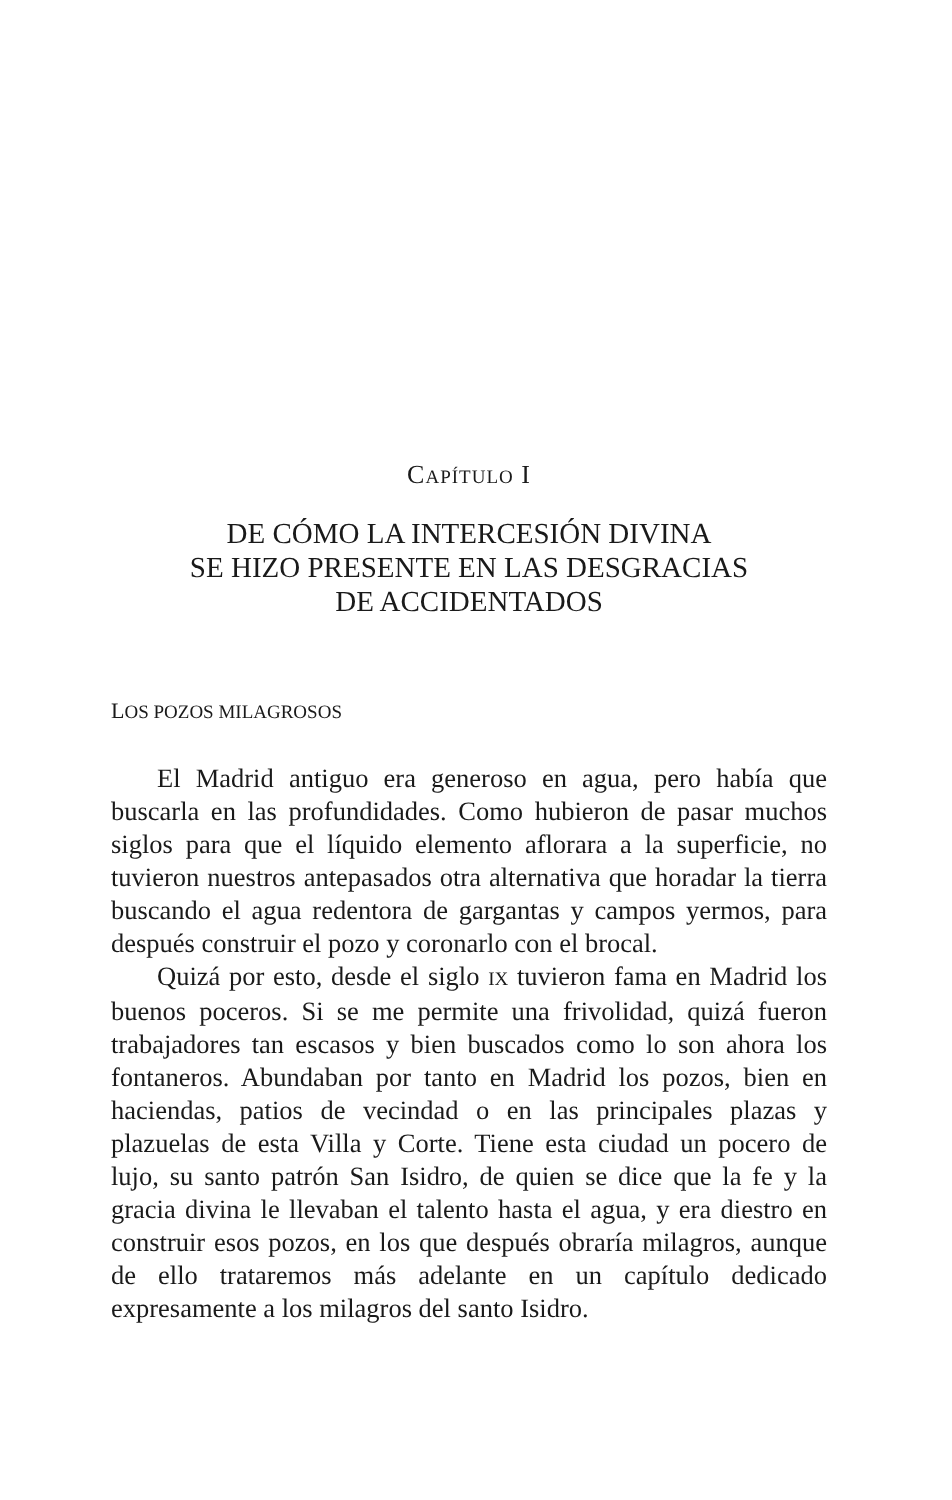CAPÍTULO I
DE CÓMO LA INTERCESIÓN DIVINA
SE HIZO PRESENTE EN LAS DESGRACIAS
DE ACCIDENTADOS
LOS POZOS MILAGROSOS
El Madrid antiguo era generoso en agua, pero había que buscarla en las profundidades. Como hubieron de pasar muchos siglos para que el líquido elemento aflorara a la superficie, no tuvieron nuestros antepasados otra alternativa que horadar la tierra buscando el agua redentora de gargantas y campos yermos, para después construir el pozo y coronarlo con el brocal.
Quizá por esto, desde el siglo IX tuvieron fama en Madrid los buenos poceros. Si se me permite una frivolidad, quizá fueron trabajadores tan escasos y bien buscados como lo son ahora los fontaneros. Abundaban por tanto en Madrid los pozos, bien en haciendas, patios de vecindad o en las principales plazas y plazuelas de esta Villa y Corte. Tiene esta ciudad un pocero de lujo, su santo patrón San Isidro, de quien se dice que la fe y la gracia divina le llevaban el talento hasta el agua, y era diestro en construir esos pozos, en los que después obraría milagros, aunque de ello trataremos más adelante en un capítulo dedicado expresamente a los milagros del santo Isidro.